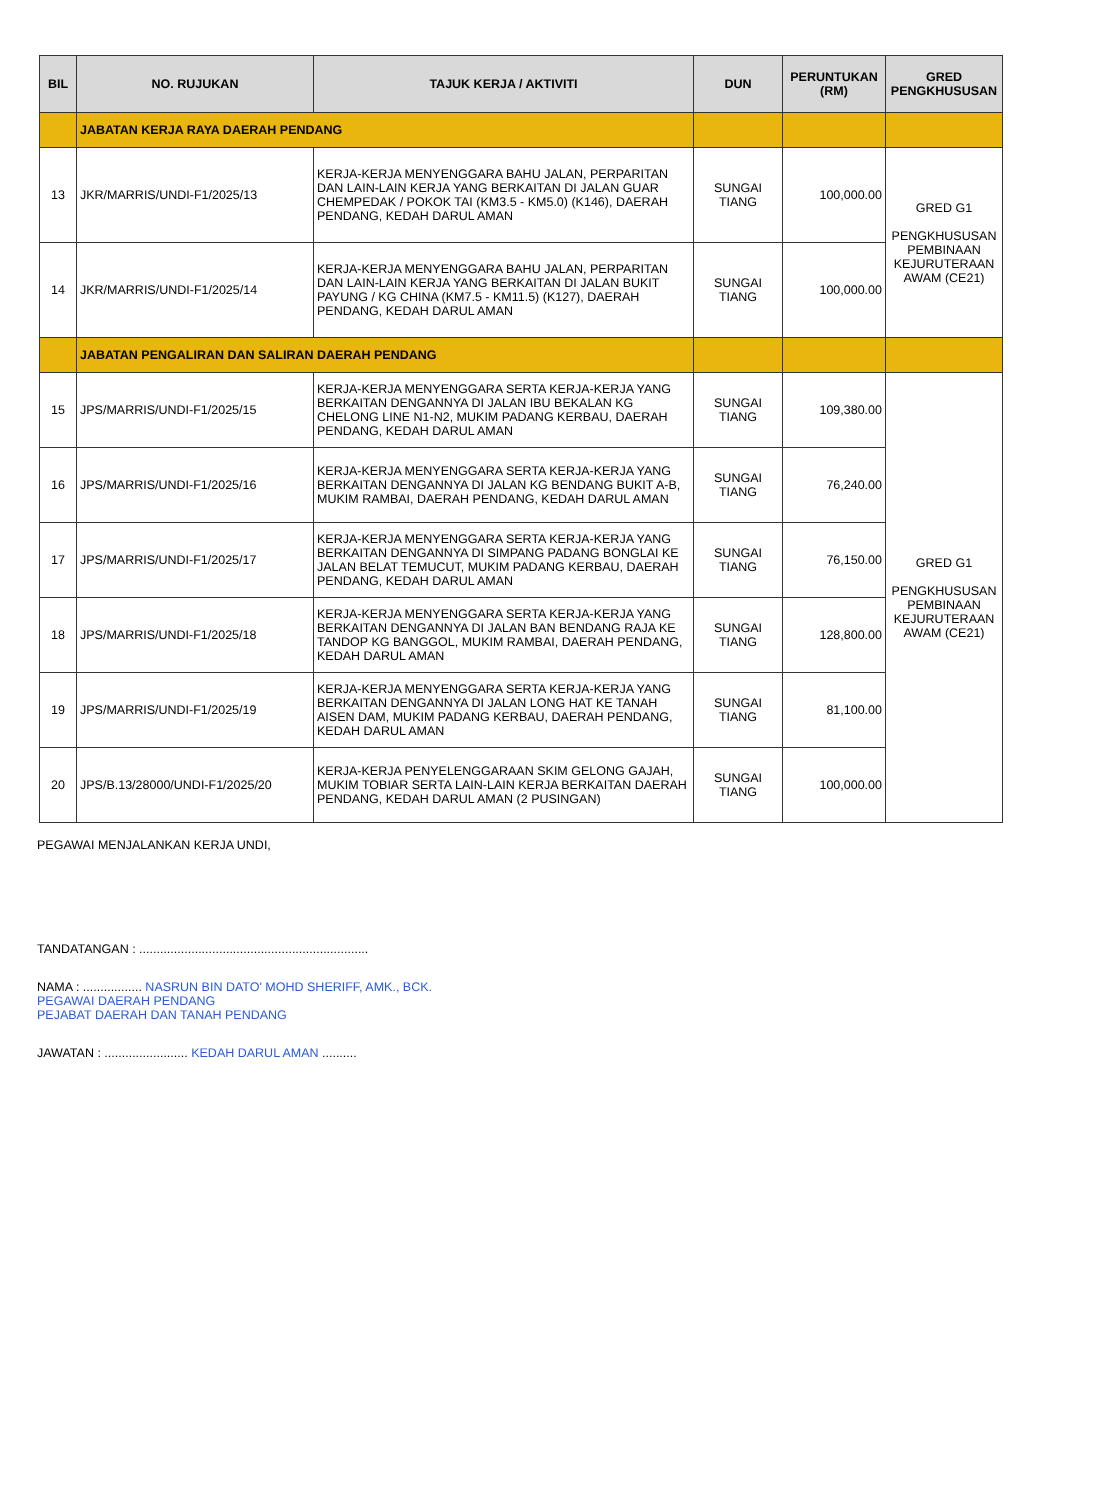| BIL | NO. RUJUKAN | TAJUK KERJA / AKTIVITI | DUN | PERUNTUKAN (RM) | GRED PENGKHUSUSAN |
| --- | --- | --- | --- | --- | --- |
| | JABATAN KERJA RAYA DAERAH PENDANG | | | | |
| 13 | JKR/MARRIS/UNDI-F1/2025/13 | KERJA-KERJA MENYENGGARA BAHU JALAN, PERPARITAN DAN LAIN-LAIN KERJA YANG BERKAITAN DI JALAN GUAR CHEMPEDAK / POKOK TAI (KM3.5 - KM5.0) (K146), DAERAH PENDANG, KEDAH DARUL AMAN | SUNGAI TIANG | 100,000.00 | GRED G1 PENGKHUSUSAN PEMBINAAN KEJURUTERAAN AWAM (CE21) |
| 14 | JKR/MARRIS/UNDI-F1/2025/14 | KERJA-KERJA MENYENGGARA BAHU JALAN, PERPARITAN DAN LAIN-LAIN KERJA YANG BERKAITAN DI JALAN BUKIT PAYUNG / KG CHINA (KM7.5 - KM11.5) (K127), DAERAH PENDANG, KEDAH DARUL AMAN | SUNGAI TIANG | 100,000.00 | |
| | JABATAN PENGALIRAN DAN SALIRAN DAERAH PENDANG | | | | |
| 15 | JPS/MARRIS/UNDI-F1/2025/15 | KERJA-KERJA MENYENGGARA SERTA KERJA-KERJA YANG BERKAITAN DENGANNYA DI JALAN IBU BEKALAN KG CHELONG LINE N1-N2, MUKIM PADANG KERBAU, DAERAH PENDANG, KEDAH DARUL AMAN | SUNGAI TIANG | 109,380.00 | GRED G1 PENGKHUSUSAN PEMBINAAN KEJURUTERAAN AWAM (CE21) |
| 16 | JPS/MARRIS/UNDI-F1/2025/16 | KERJA-KERJA MENYENGGARA SERTA KERJA-KERJA YANG BERKAITAN DENGANNYA DI JALAN KG BENDANG BUKIT A-B, MUKIM RAMBAI, DAERAH PENDANG, KEDAH DARUL AMAN | SUNGAI TIANG | 76,240.00 | |
| 17 | JPS/MARRIS/UNDI-F1/2025/17 | KERJA-KERJA MENYENGGARA SERTA KERJA-KERJA YANG BERKAITAN DENGANNYA DI SIMPANG PADANG BONGLAI KE JALAN BELAT TEMUCUT, MUKIM PADANG KERBAU, DAERAH PENDANG, KEDAH DARUL AMAN | SUNGAI TIANG | 76,150.00 | |
| 18 | JPS/MARRIS/UNDI-F1/2025/18 | KERJA-KERJA MENYENGGARA SERTA KERJA-KERJA YANG BERKAITAN DENGANNYA DI JALAN BAN BENDANG RAJA KE TANDOP KG BANGGOL, MUKIM RAMBAI, DAERAH PENDANG, KEDAH DARUL AMAN | SUNGAI TIANG | 128,800.00 | |
| 19 | JPS/MARRIS/UNDI-F1/2025/19 | KERJA-KERJA MENYENGGARA SERTA KERJA-KERJA YANG BERKAITAN DENGANNYA DI JALAN LONG HAT KE TANAH AISEN DAM, MUKIM PADANG KERBAU, DAERAH PENDANG, KEDAH DARUL AMAN | SUNGAI TIANG | 81,100.00 | |
| 20 | JPS/B.13/28000/UNDI-F1/2025/20 | KERJA-KERJA PENYELENGGARAAN SKIM GELONG GAJAH, MUKIM TOBIAR SERTA LAIN-LAIN KERJA BERKAITAN DAERAH PENDANG, KEDAH DARUL AMAN (2 PUSINGAN) | SUNGAI TIANG | 100,000.00 | |
PEGAWAI MENJALANKAN KERJA UNDI,
TANDATANGAN : ..................................................................
NAMA : ................. NASRUN BIN DATO' MOHD SHERIFF, AMK., BCK.
PEGAWAI DAERAH PENDANG
PEJABAT DAERAH DAN TANAH PENDANG
JAWATAN : ........................ KEDAH DARUL AMAN ..........